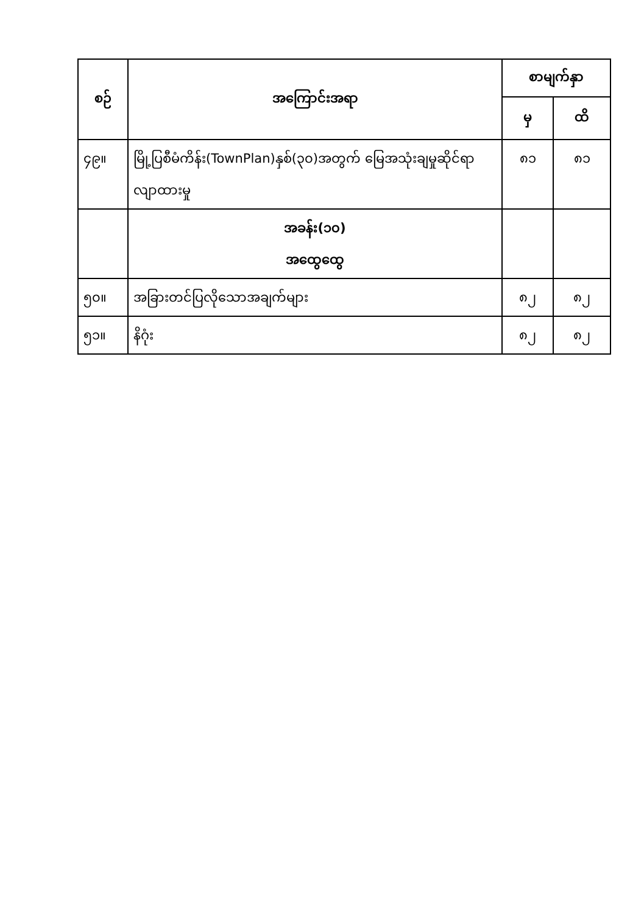| စဉ် | အကြောင်းအရာ | စာမျက်နှာ | |
| --- | --- | --- | --- |
| | | မှ | ထိ |
| ၄၉။ | မြို့ပြစီမံကိန်း(TownPlan)နှစ်(၃၀)အတွက် မြေအသုံးချမှုဆိုင်ရာလျာထားမှု | ၈၁ | ၈၁ |
| | အခန်း(၁၀) အထွေထွေ | | |
| ၅၀။ | အခြားတင်ပြလိုသောအချက်များ | ၈၂ | ၈၂ |
| ၅၁။ | နိဂုံး | ၈၂ | ၈၂ |